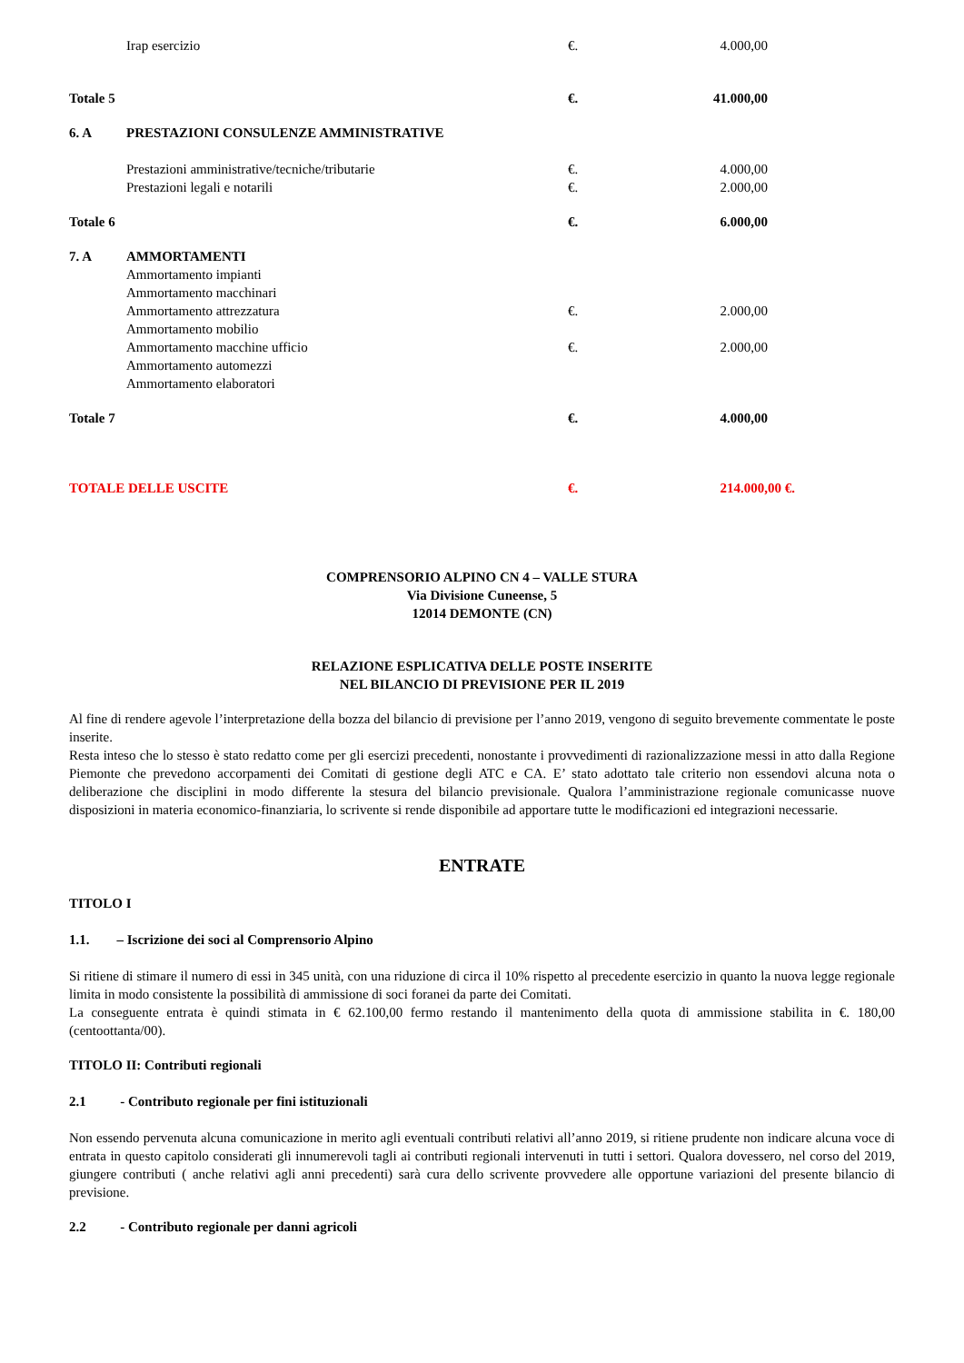| | Irap esercizio | €. | 4.000,00 |
| Totale 5 | | €. | 41.000,00 |
| 6. A | PRESTAZIONI CONSULENZE AMMINISTRATIVE | | |
| | Prestazioni amministrative/tecniche/tributarie | €. | 4.000,00 |
| | Prestazioni legali e notarili | €. | 2.000,00 |
| Totale 6 | | €. | 6.000,00 |
| 7. A | AMMORTAMENTI | | |
| | Ammortamento impianti | | |
| | Ammortamento macchinari | | |
| | Ammortamento attrezzatura | €. | 2.000,00 |
| | Ammortamento mobilio | | |
| | Ammortamento macchine ufficio | €. | 2.000,00 |
| | Ammortamento automezzi | | |
| | Ammortamento elaboratori | | |
| Totale 7 | | €. | 4.000,00 |
| TOTALE DELLE USCITE | | €. | 214.000,00 €. |
COMPRENSORIO ALPINO CN 4 – VALLE STURA
Via Divisione Cuneense, 5
12014 DEMONTE (CN)
RELAZIONE ESPLICATIVA DELLE POSTE INSERITE
NEL BILANCIO DI PREVISIONE PER IL 2019
Al fine di rendere agevole l’interpretazione della bozza del bilancio di previsione per l’anno 2019, vengono di seguito brevemente commentate le poste inserite.
Resta inteso che lo stesso è stato redatto come per gli esercizi precedenti, nonostante i provvedimenti di razionalizzazione messi in atto dalla Regione Piemonte che prevedono accorpamenti dei Comitati di gestione degli ATC e CA. E’ stato adottato tale criterio non essendovi alcuna nota o deliberazione che disciplini in modo differente la stesura del bilancio previsionale. Qualora l’amministrazione regionale comunicasse nuove disposizioni in materia economico-finanziaria, lo scrivente si rende disponibile ad apportare tutte le modificazioni ed integrazioni necessarie.
ENTRATE
TITOLO I
1.1. – Iscrizione dei soci al Comprensorio Alpino
Si ritiene di stimare il numero di essi in 345 unità, con una riduzione di circa il 10% rispetto al precedente esercizio in quanto la nuova legge regionale limita in modo consistente la possibilità di ammissione di soci foranei da parte dei Comitati.
La conseguente entrata è quindi stimata in € 62.100,00 fermo restando il mantenimento della quota di ammissione stabilita in €. 180,00 (centoottanta/00).
TITOLO II: Contributi regionali
2.1 - Contributo regionale per fini istituzionali
Non essendo pervenuta alcuna comunicazione in merito agli eventuali contributi relativi all’anno 2019, si ritiene prudente non indicare alcuna voce di entrata in questo capitolo considerati gli innumerevoli tagli ai contributi regionali intervenuti in tutti i settori. Qualora dovessero, nel corso del 2019, giungere contributi ( anche relativi agli anni precedenti) sarà cura dello scrivente provvedere alle opportune variazioni del presente bilancio di previsione.
2.2 - Contributo regionale per danni agricoli